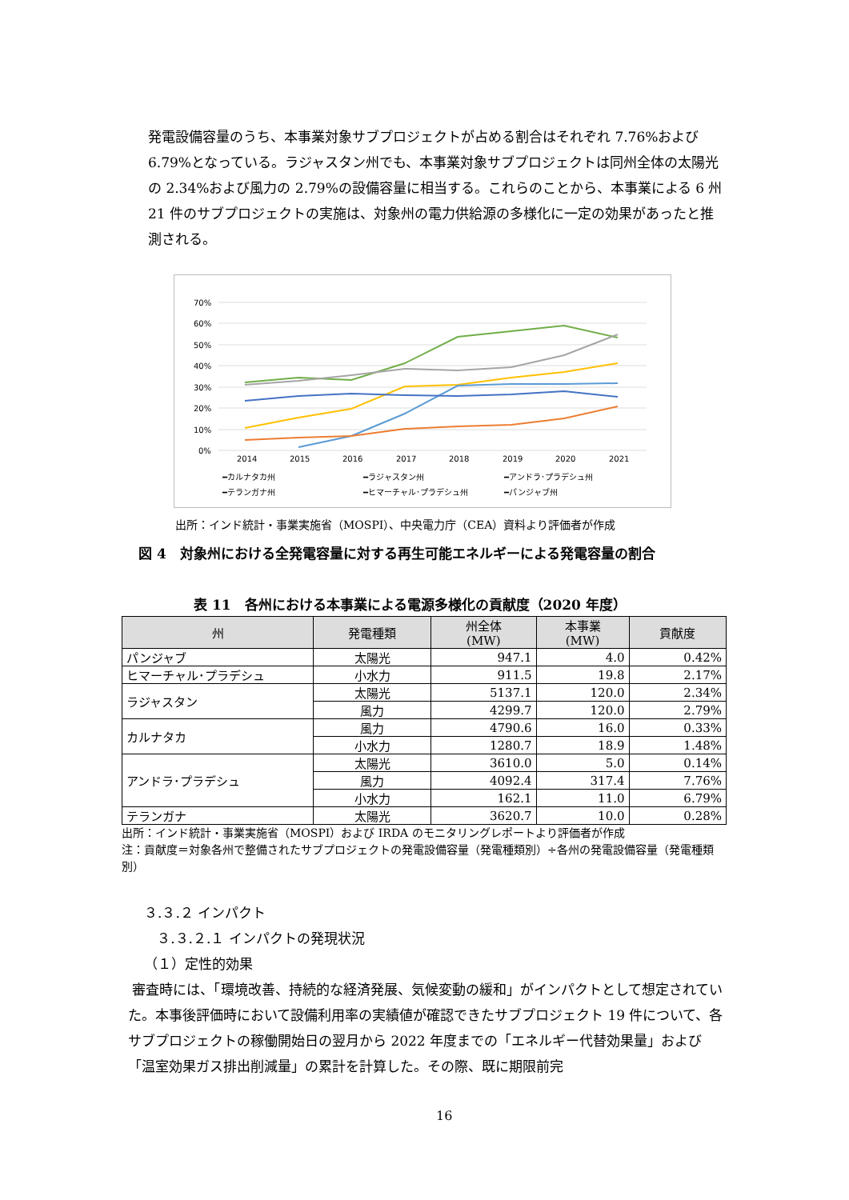発電設備容量のうち、本事業対象サブプロジェクトが占める割合はそれぞれ 7.76%および 6.79%となっている。ラジャスタン州でも、本事業対象サブプロジェクトは同州全体の太陽光の 2.34%および風力の 2.79%の設備容量に相当する。これらのことから、本事業による 6 州 21 件のサブプロジェクトの実施は、対象州の電力供給源の多様化に一定の効果があったと推測される。
70%
60%
50%
40%
30%
20%
10%
0%
2014
2015
2016
2017
2018
2019
2020
2021
━カルナタカ州
━ラジャスタン州
━アンドラ･プラデシュ州
━テランガナ州
━ヒマーチャル･プラデシュ州
━パンジャブ州
出所：インド統計・事業実施省（MOSPI）、中央電力庁（CEA）資料より評価者が作成
図 4　対象州における全発電容量に対する再生可能エネルギーによる発電容量の割合
表 11　各州における本事業による電源多様化の貢献度（2020 年度）
| 州 | 発電種類 | 州全体 (MW) | 本事業 (MW) | 貢献度 |
| --- | --- | --- | --- | --- |
| パンジャブ | 太陽光 | 947.1 | 4.0 | 0.42% |
| ヒマーチャル･プラデシュ | 小水力 | 911.5 | 19.8 | 2.17% |
| ラジャスタン | 太陽光 | 5137.1 | 120.0 | 2.34% |
| | 風力 | 4299.7 | 120.0 | 2.79% |
| カルナタカ | 風力 | 4790.6 | 16.0 | 0.33% |
| | 小水力 | 1280.7 | 18.9 | 1.48% |
| アンドラ･プラデシュ | 太陽光 | 3610.0 | 5.0 | 0.14% |
| | 風力 | 4092.4 | 317.4 | 7.76% |
| | 小水力 | 162.1 | 11.0 | 6.79% |
| テランガナ | 太陽光 | 3620.7 | 10.0 | 0.28% |
出所：インド統計・事業実施省（MOSPI）および IRDA のモニタリングレポートより評価者が作成
注：貢献度＝対象各州で整備されたサブプロジェクトの発電設備容量（発電種類別）÷各州の発電設備容量（発電種類別）
３.３.２ インパクト
３.３.２.１ インパクトの発現状況
（１）定性的効果
審査時には、「環境改善、持続的な経済発展、気候変動の緩和」がインパクトとして想定されていた。本事後評価時において設備利用率の実績値が確認できたサブプロジェクト 19 件について、各サブプロジェクトの稼働開始日の翌月から 2022 年度までの「エネルギー代替効果量」および「温室効果ガス排出削減量」の累計を計算した。その際、既に期限前完
16